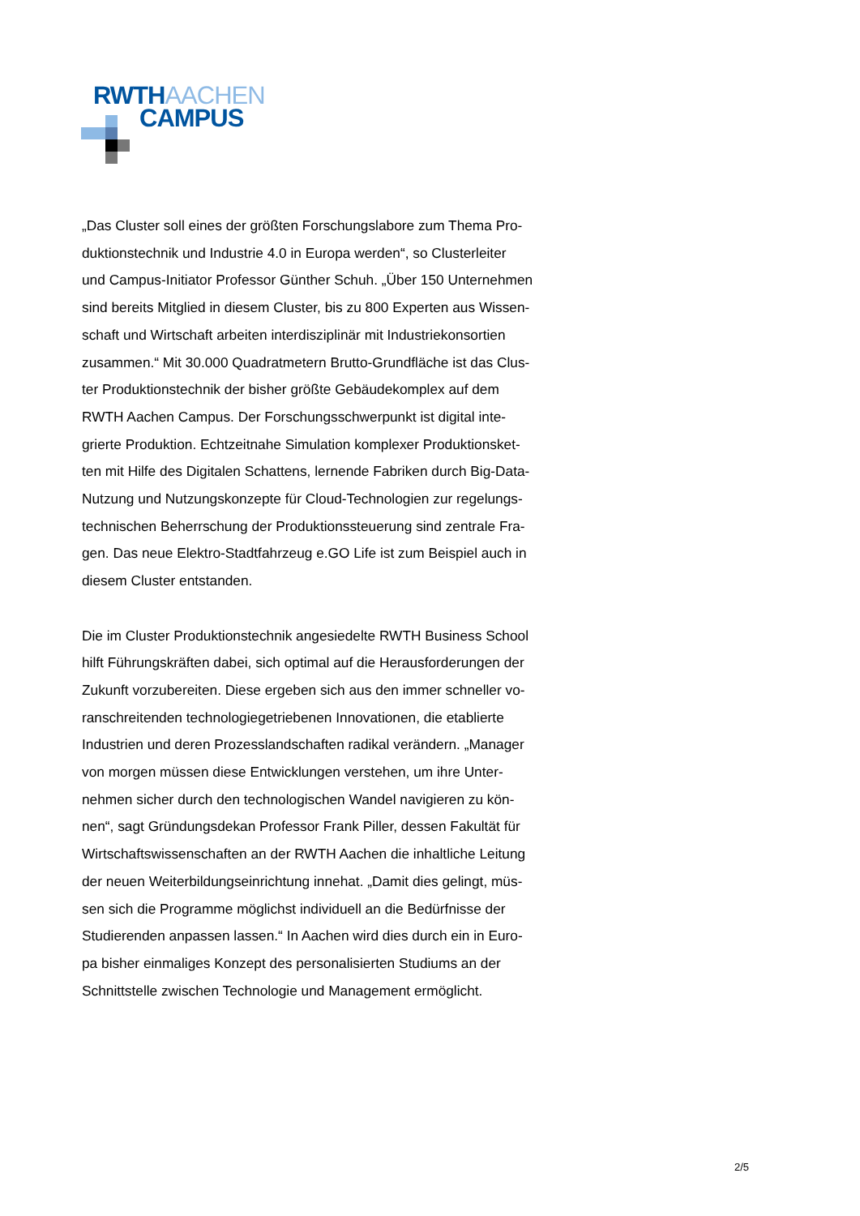RWTHAACHEN
CAMPUS
„Das Cluster soll eines der größten Forschungslabore zum Thema Pro- duktionstechnik und Industrie 4.0 in Europa werden“, so Clusterleiter und Campus-Initiator Professor Günther Schuh. „Über 150 Unternehmen sind bereits Mitglied in diesem Cluster, bis zu 800 Experten aus Wissen- schaft und Wirtschaft arbeiten interdisziplinär mit Industriekonsortien zusammen.“ Mit 30.000 Quadratmetern Brutto-Grundfläche ist das Clus- ter Produktionstechnik der bisher größte Gebäudekomplex auf dem RWTH Aachen Campus. Der Forschungsschwerpunkt ist digital inte- grierte Produktion. Echtzeitnahe Simulation komplexer Produktionsket- ten mit Hilfe des Digitalen Schattens, lernende Fabriken durch Big-Data- Nutzung und Nutzungskonzepte für Cloud-Technologien zur regelungs- technischen Beherrschung der Produktionssteuerung sind zentrale Fra- gen. Das neue Elektro-Stadtfahrzeug e.GO Life ist zum Beispiel auch in diesem Cluster entstanden.
Die im Cluster Produktionstechnik angesiedelte RWTH Business School hilft Führungskräften dabei, sich optimal auf die Herausforderungen der Zukunft vorzubereiten. Diese ergeben sich aus den immer schneller vo- ranschreitenden technologiegetriebenen Innovationen, die etablierte Industrien und deren Prozesslandschaften radikal verändern. „Manager von morgen müssen diese Entwicklungen verstehen, um ihre Unter- nehmen sicher durch den technologischen Wandel navigieren zu kön- nen“, sagt Gründungsdekan Professor Frank Piller, dessen Fakultät für Wirtschaftswissenschaften an der RWTH Aachen die inhaltliche Leitung der neuen Weiterbildungseinrichtung innehat. „Damit dies gelingt, müs- sen sich die Programme möglichst individuell an die Bedürfnisse der Studierenden anpassen lassen.“ In Aachen wird dies durch ein in Euro- pa bisher einmaliges Konzept des personalisierten Studiums an der Schnittstelle zwischen Technologie und Management ermöglicht.
2/5